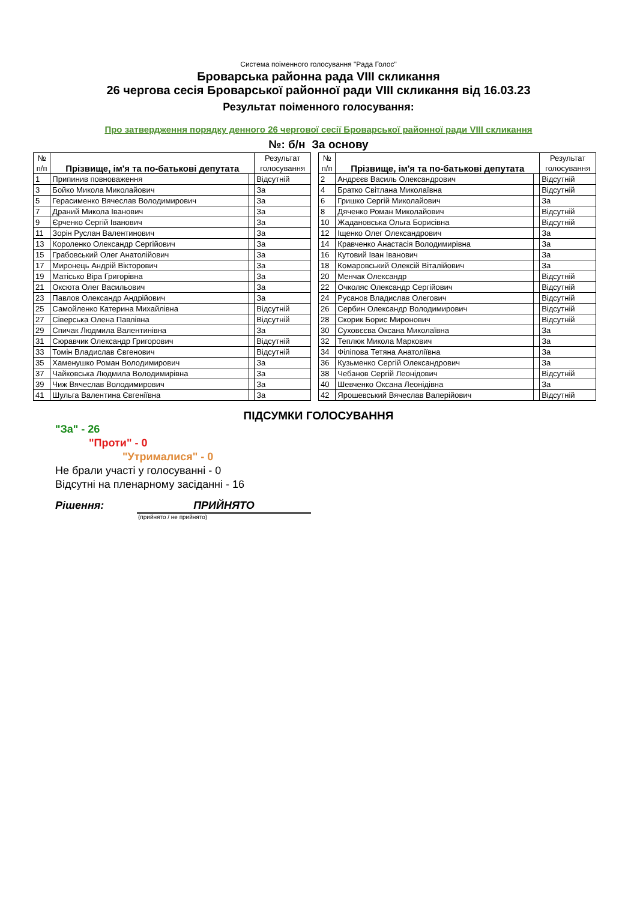Система поіменного голосування "Рада Голос"
Броварська районна рада VIII скликання
26 чергова сесія Броварської районної ради VIII скликання від 16.03.23
Результат поіменного голосування:
Про затвердження порядку денного 26 чергової сесії Броварської районної ради VIII скликання
№: б/н За основу
| № п/п | Прізвище, ім'я та по-батькові депутата | | Результат голосування | | № п/п | Прізвище, ім'я та по-батькові депутата | | Результат голосування |
| 1 | Припинив повноваження | | Відсутній | | 2 | Андрєєв Василь Олександрович | | Відсутній |
| 3 | Бойко Микола Миколайович | | За | | 4 | Братко Світлана Миколаївна | | Відсутній |
| 5 | Герасименко Вячеслав Володимирович | | За | | 6 | Гришко Сергій Миколайович | | За |
| 7 | Драний Микола Іванович | | За | | 8 | Дяченко Роман Миколайович | | Відсутній |
| 9 | Єрченко Сергій Іванович | | За | | 10 | Жадановська Ольга Борисівна | | Відсутній |
| 11 | Зорін Руслан Валентинович | | За | | 12 | Іщенко Олег Олександрович | | За |
| 13 | Короленко Олександр Сергійович | | За | | 14 | Кравченко Анастасія Володимирівна | | За |
| 15 | Грабовський Олег Анатолійович | | За | | 16 | Кутовий Іван Іванович | | За |
| 17 | Миронець Андрій Вікторович | | За | | 18 | Комаровський Олексій Віталійович | | За |
| 19 | Матісько Віра Григорівна | | За | | 20 | Менчак Олександр | | Відсутній |
| 21 | Оксюта Олег Васильович | | За | | 22 | Очколяс Олександр Сергійович | | Відсутній |
| 23 | Павлов Олександр Андрійович | | За | | 24 | Русанов Владислав Олегович | | Відсутній |
| 25 | Самойленко Катерина Михайлівна | | Відсутній | | 26 | Сербин Олександр Володимирович | | Відсутній |
| 27 | Сіверська Олена Павлівна | | Відсутній | | 28 | Скорик Борис Миронович | | Відсутній |
| 29 | Спичак Людмила Валентинівна | | За | | 30 | Суховєєва Оксана Миколаївна | | За |
| 31 | Сюравчик Олександр Григорович | | Відсутній | | 32 | Теплюк Микола Маркович | | За |
| 33 | Томін Владислав Євгенович | | Відсутній | | 34 | Філіпова Тетяна Анатоліївна | | За |
| 35 | Хаменушко Роман Володимирович | | За | | 36 | Кузьменко Сергій Олександрович | | За |
| 37 | Чайковська Людмила Володимирівна | | За | | 38 | Чебанов Сергій Леонідович | | Відсутній |
| 39 | Чиж Вячеслав Володимирович | | За | | 40 | Шевченко Оксана Леонідівна | | За |
| 41 | Шульга Валентина Євгеніївна | | За | | 42 | Ярошевський Вячеслав Валерійович | | Відсутній |
ПІДСУМКИ ГОЛОСУВАННЯ
"За" - 26
"Проти" - 0
"Утрималися" - 0
Не брали участі у голосуванні - 0
Відсутні на пленарному засіданні - 16
Рішення: ПРИЙНЯТО
(прийнято / не прийнято)